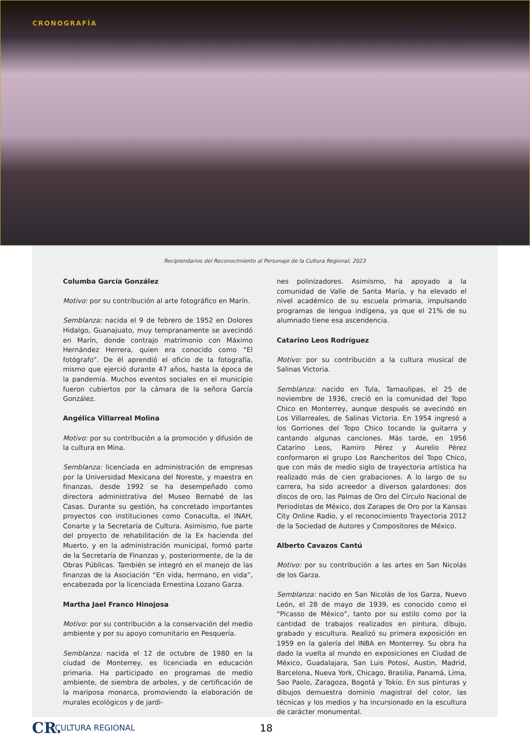CRONOGRAFÍA
Recipiendarios del Reconocimiento al Personaje de la Cultura Regional, 2023
Columba García González
Motivo: por su contribución al arte fotográfico en Marín.
Semblanza: nacida el 9 de febrero de 1952 en Dolores Hidalgo, Guanajuato, muy tempranamente se avecindó en Marín, donde contrajo matrimonio con Máximo Hernández Herrera, quien era conocido como “El fotógrafo”. De él aprendió el oficio de la fotografía, mismo que ejerció durante 47 años, hasta la época de la pandemia. Muchos eventos sociales en el municipio fueron cubiertos por la cámara de la señora García González.
Angélica Villarreal Molina
Motivo: por su contribución a la promoción y difusión de la cultura en Mina.
Semblanza: licenciada en administración de empresas por la Universidad Mexicana del Noreste, y maestra en finanzas, desde 1992 se ha desempeñado como directora administrativa del Museo Bernabé de las Casas. Durante su gestión, ha concretado importantes proyectos con instituciones como Conaculta, el INAH, Conarte y la Secretaría de Cultura. Asimismo, fue parte del proyecto de rehabilitación de la Ex hacienda del Muerto, y en la administración municipal, formó parte de la Secretaría de Finanzas y, posteriormente, de la de Obras Públicas. También se integró en el manejo de las finanzas de la Asociación “En vida, hermano, en vida”, encabezada por la licenciada Ernestina Lozano Garza.
Martha Jael Franco Hinojosa
Motivo: por su contribución a la conservación del medio ambiente y por su apoyo comunitario en Pesquería.
Semblanza: nacida el 12 de octubre de 1980 en la ciudad de Monterrey, es licenciada en educación primaria. Ha participado en programas de medio ambiente, de siembra de arboles, y de certificación de la mariposa monarca, promoviendo la elaboración de murales ecológicos y de jardi-
nes polinizadores. Asimismo, ha apoyado a la comunidad de Valle de Santa María, y ha elevado el nivel académico de su escuela primaria, impulsando programas de lengua indígena, ya que el 21% de su alumnado tiene esa ascendencia.
Catarino Leos Rodríguez
Motivo: por su contribución a la cultura musical de Salinas Victoria.
Semblanza: nacido en Tula, Tamaulipas, el 25 de noviembre de 1936, creció en la comunidad del Topo Chico en Monterrey, aunque después se avecindó en Los Villarreales, de Salinas Victoria. En 1954 ingresó a los Gorriones del Topo Chico tocando la guitarra y cantando algunas canciones. Más tarde, en 1956 Catarino Leos, Ramiro Pérez y Aurelio Pérez conformaron el grupo Los Rancheritos del Topo Chico, que con más de medio siglo de trayectoria artística ha realizado más de cien grabaciones. A lo largo de su carrera, ha sido acreedor a diversos galardones: dos discos de oro, las Palmas de Oro del Círculo Nacional de Periodistas de México, dos Zarapes de Oro por la Kansas City Online Radio, y el reconocimiento Trayectoria 2012 de la Sociedad de Autores y Compositores de México.
Alberto Cavazos Cantú
Motivo: por su contribución a las artes en San Nicolás de los Garza.
Semblanza: nacido en San Nicolás de los Garza, Nuevo León, el 28 de mayo de 1939, es conocido como el “Picasso de México”, tanto por su estilo como por la cantidad de trabajos realizados en pintura, dibujo, grabado y escultura. Realizó su primera exposición en 1959 en la galería del INBA en Monterrey. Su obra ha dado la vuelta al mundo en exposiciones en Ciudad de México, Guadalajara, San Luis Potosí, Austin, Madrid, Barcelona, Nueva York, Chicago, Brasilia, Panamá, Lima, Sao Paolo, Zaragoza, Bogotá y Tokio. En sus pinturas y dibujos demuestra dominio magistral del color, las técnicas y los medios y ha incursionado en la escultura de carácter monumental.
CR. CULTURA REGIONAL 18